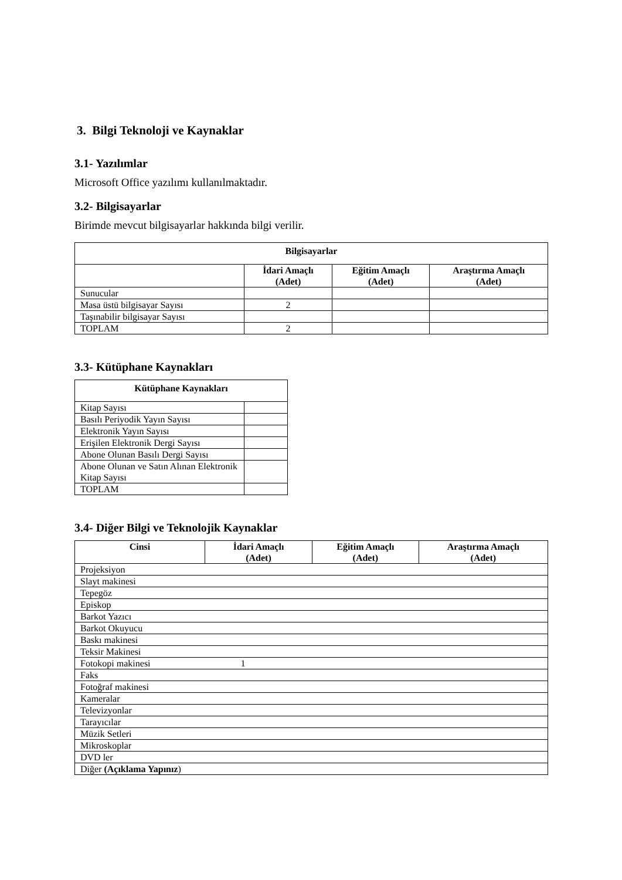3. Bilgi Teknoloji ve Kaynaklar
3.1- Yazılımlar
Microsoft Office yazılımı kullanılmaktadır.
3.2- Bilgisayarlar
Birimde mevcut bilgisayarlar hakkında bilgi verilir.
| Bilgisayarlar | | | |
| --- | --- | --- | --- |
| | İdari Amaçlı (Adet) | Eğitim Amaçlı (Adet) | Araştırma Amaçlı (Adet) |
| Sunucular | | | |
| Masa üstü bilgisayar Sayısı | 2 | | |
| Taşınabilir bilgisayar Sayısı | | | |
| TOPLAM | 2 | | |
3.3- Kütüphane Kaynakları
| Kütüphane Kaynakları | |
| --- | --- |
| Kitap Sayısı | |
| Basılı Periyodik Yayın Sayısı | |
| Elektronik Yayın Sayısı | |
| Erişilen Elektronik Dergi Sayısı | |
| Abone Olunan Basılı Dergi Sayısı | |
| Abone Olunan ve Satın Alınan Elektronik Kitap Sayısı | |
| TOPLAM | |
3.4- Diğer Bilgi ve Teknolojik Kaynaklar
| Cinsi | İdari Amaçlı (Adet) | Eğitim Amaçlı (Adet) | Araştırma Amaçlı (Adet) |
| --- | --- | --- | --- |
| Projeksiyon | | | |
| Slayt makinesi | | | |
| Tepegöz | | | |
| Episkop | | | |
| Barkot Yazıcı | | | |
| Barkot Okuyucu | | | |
| Baskı makinesi | | | |
| Teksir Makinesi | | | |
| Fotokopi makinesi 1 | | | |
| Faks | | | |
| Fotoğraf makinesi | | | |
| Kameralar | | | |
| Televizyonlar | | | |
| Tarayıcılar | | | |
| Müzik Setleri | | | |
| Mikroskoplar | | | |
| DVD ler | | | |
| Diğer (Açıklama Yapınız ) | | | |